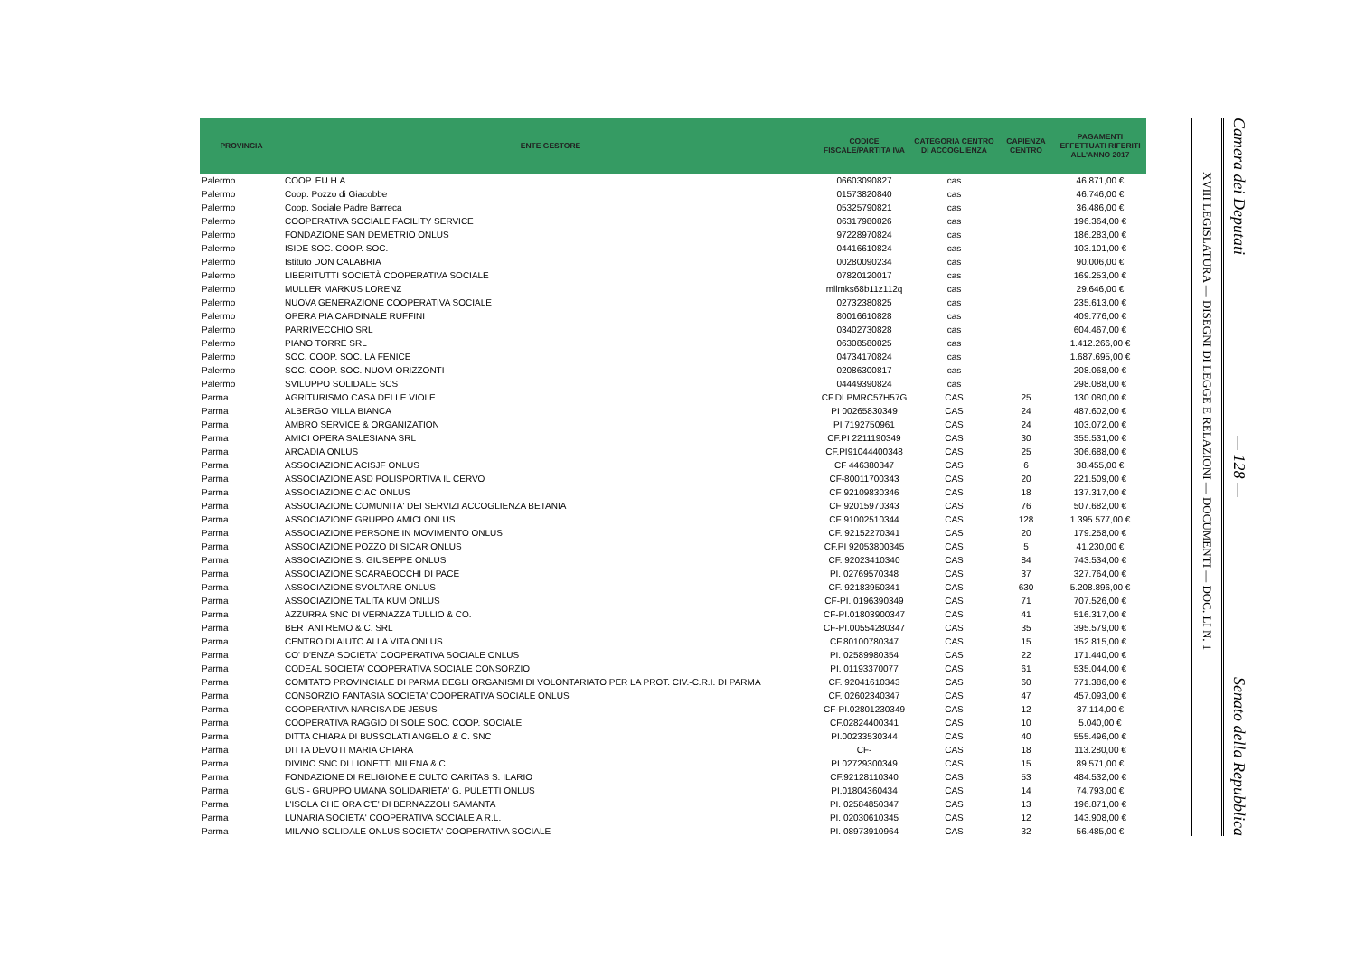| PROVINCIA | ENTE GESTORE | CODICE FISCALE/PARTITA IVA | CATEGORIA CENTRO DI ACCOGLIENZA | CAPIENZA CENTRO | PAGAMENTI EFFETTUATI RIFERITI ALL'ANNO 2017 |
| --- | --- | --- | --- | --- | --- |
| Palermo | COOP. EU.H.A | 06603090827 | cas | | 46.871,00 € |
| Palermo | Coop. Pozzo di Giacobbe | 01573820840 | cas | | 46.746,00 € |
| Palermo | Coop. Sociale Padre Barreca | 05325790821 | cas | | 36.486,00 € |
| Palermo | COOPERATIVA SOCIALE FACILITY SERVICE | 06317980826 | cas | | 196.364,00 € |
| Palermo | FONDAZIONE SAN DEMETRIO ONLUS | 97228970824 | cas | | 186.283,00 € |
| Palermo | ISIDE SOC. COOP. SOC. | 04416610824 | cas | | 103.101,00 € |
| Palermo | Istituto DON CALABRIA | 00280090234 | cas | | 90.006,00 € |
| Palermo | LIBERITUTTI SOCIETÀ COOPERATIVA SOCIALE | 07820120017 | cas | | 169.253,00 € |
| Palermo | MULLER MARKUS LORENZ | mllmks68b11z112q | cas | | 29.646,00 € |
| Palermo | NUOVA GENERAZIONE COOPERATIVA SOCIALE | 02732380825 | cas | | 235.613,00 € |
| Palermo | OPERA PIA CARDINALE RUFFINI | 80016610828 | cas | | 409.776,00 € |
| Palermo | PARRIVECCHIO SRL | 03402730828 | cas | | 604.467,00 € |
| Palermo | PIANO TORRE SRL | 06308580825 | cas | | 1.412.266,00 € |
| Palermo | SOC. COOP. SOC. LA FENICE | 04734170824 | cas | | 1.687.695,00 € |
| Palermo | SOC. COOP. SOC. NUOVI ORIZZONTI | 02086300817 | cas | | 208.068,00 € |
| Palermo | SVILUPPO SOLIDALE SCS | 04449390824 | cas | | 298.088,00 € |
| Parma | AGRITURISMO CASA DELLE VIOLE | CF.DLPMRC57H57G | CAS | 25 | 130.080,00 € |
| Parma | ALBERGO VILLA BIANCA | PI 00265830349 | CAS | 24 | 487.602,00 € |
| Parma | AMBRO SERVICE & ORGANIZATION | PI 7192750961 | CAS | 24 | 103.072,00 € |
| Parma | AMICI OPERA SALESIANA SRL | CF.PI 2211190349 | CAS | 30 | 355.531,00 € |
| Parma | ARCADIA ONLUS | CF.PI91044400348 | CAS | 25 | 306.688,00 € |
| Parma | ASSOCIAZIONE ACISJF ONLUS | CF 446380347 | CAS | 6 | 38.455,00 € |
| Parma | ASSOCIAZIONE ASD POLISPORTIVA IL CERVO | CF-80011700343 | CAS | 20 | 221.509,00 € |
| Parma | ASSOCIAZIONE CIAC ONLUS | CF 92109830346 | CAS | 18 | 137.317,00 € |
| Parma | ASSOCIAZIONE COMUNITA' DEI SERVIZI ACCOGLIENZA BETANIA | CF 92015970343 | CAS | 76 | 507.682,00 € |
| Parma | ASSOCIAZIONE GRUPPO AMICI ONLUS | CF 91002510344 | CAS | 128 | 1.395.577,00 € |
| Parma | ASSOCIAZIONE PERSONE IN MOVIMENTO ONLUS | CF. 92152270341 | CAS | 20 | 179.258,00 € |
| Parma | ASSOCIAZIONE POZZO DI SICAR ONLUS | CF.PI 92053800345 | CAS | 5 | 41.230,00 € |
| Parma | ASSOCIAZIONE S. GIUSEPPE ONLUS | CF. 92023410340 | CAS | 84 | 743.534,00 € |
| Parma | ASSOCIAZIONE SCARABOCCHI DI PACE | PI. 02769570348 | CAS | 37 | 327.764,00 € |
| Parma | ASSOCIAZIONE SVOLTARE ONLUS | CF. 92183950341 | CAS | 630 | 5.208.896,00 € |
| Parma | ASSOCIAZIONE TALITA KUM ONLUS | CF-PI. 0196390349 | CAS | 71 | 707.526,00 € |
| Parma | AZZURRA SNC DI VERNAZZA TULLIO & CO. | CF-PI.01803900347 | CAS | 41 | 516.317,00 € |
| Parma | BERTANI REMO & C. SRL | CF-PI.00554280347 | CAS | 35 | 395.579,00 € |
| Parma | CENTRO DI AIUTO ALLA VITA ONLUS | CF.80100780347 | CAS | 15 | 152.815,00 € |
| Parma | CO' D'ENZA SOCIETA' COOPERATIVA SOCIALE ONLUS | PI. 02589980354 | CAS | 22 | 171.440,00 € |
| Parma | CODEAL SOCIETA' COOPERATIVA SOCIALE CONSORZIO | PI. 01193370077 | CAS | 61 | 535.044,00 € |
| Parma | COMITATO PROVINCIALE DI PARMA DEGLI ORGANISMI DI VOLONTARIATO PER LA PROT. CIV.-C.R.I. DI PARMA | CF. 92041610343 | CAS | 60 | 771.386,00 € |
| Parma | CONSORZIO FANTASIA SOCIETA' COOPERATIVA SOCIALE ONLUS | CF. 02602340347 | CAS | 47 | 457.093,00 € |
| Parma | COOPERATIVA NARCISA DE JESUS | CF-PI.02801230349 | CAS | 12 | 37.114,00 € |
| Parma | COOPERATIVA RAGGIO DI SOLE SOC. COOP. SOCIALE | CF.02824400341 | CAS | 10 | 5.040,00 € |
| Parma | DITTA CHIARA DI BUSSOLATI ANGELO & C. SNC | PI.00233530344 | CAS | 40 | 555.496,00 € |
| Parma | DITTA DEVOTI MARIA CHIARA | CF- | CAS | 18 | 113.280,00 € |
| Parma | DIVINO SNC DI LIONETTI MILENA & C. | PI.02729300349 | CAS | 15 | 89.571,00 € |
| Parma | FONDAZIONE DI RELIGIONE E CULTO CARITAS S. ILARIO | CF.92128110340 | CAS | 53 | 484.532,00 € |
| Parma | GUS - GRUPPO UMANA SOLIDARIETA' G. PULETTI ONLUS | PI.01804360434 | CAS | 14 | 74.793,00 € |
| Parma | L'ISOLA CHE ORA C'E' DI BERNAZZOLI SAMANTA | PI. 02584850347 | CAS | 13 | 196.871,00 € |
| Parma | LUNARIA SOCIETA' COOPERATIVA SOCIALE A R.L. | PI. 02030610345 | CAS | 12 | 143.908,00 € |
| Parma | MILANO SOLIDALE ONLUS SOCIETA' COOPERATIVA SOCIALE | PI. 08973910964 | CAS | 32 | 56.485,00 € |
XVIII LEGISLATURA — DISEGNI DI LEGGE E RELAZIONI — DOCUMENTI — DOC. LI N. 1
Camera dei Deputati — 128 — Senato della Repubblica